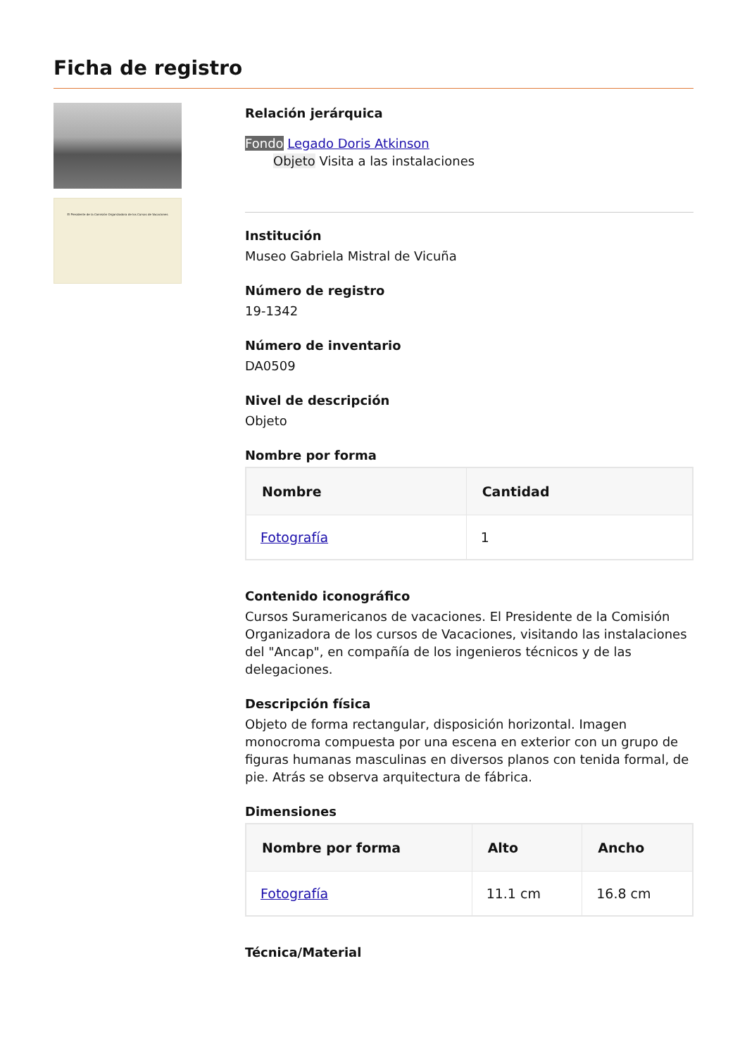Ficha de registro
El Presidente de la Comisión Organizadora de los Cursos de Vacaciones
Relación jerárquica
Fondo Legado Doris Atkinson
Objeto Visita a las instalaciones
Institución
Museo Gabriela Mistral de Vicuña
Número de registro
19-1342
Número de inventario
DA0509
Nivel de descripción
Objeto
Nombre por forma
| Nombre | Cantidad |
| --- | --- |
| Fotografía | 1 |
Contenido iconográfico
Cursos Suramericanos de vacaciones. El Presidente de la Comisión Organizadora de los cursos de Vacaciones, visitando las instalaciones del "Ancap", en compañía de los ingenieros técnicos y de las delegaciones.
Descripción física
Objeto de forma rectangular, disposición horizontal. Imagen monocroma compuesta por una escena en exterior con un grupo de figuras humanas masculinas en diversos planos con tenida formal, de pie. Atrás se observa arquitectura de fábrica.
Dimensiones
| Nombre por forma | Alto | Ancho |
| --- | --- | --- |
| Fotografía | 11.1 cm | 16.8 cm |
Técnica/Material